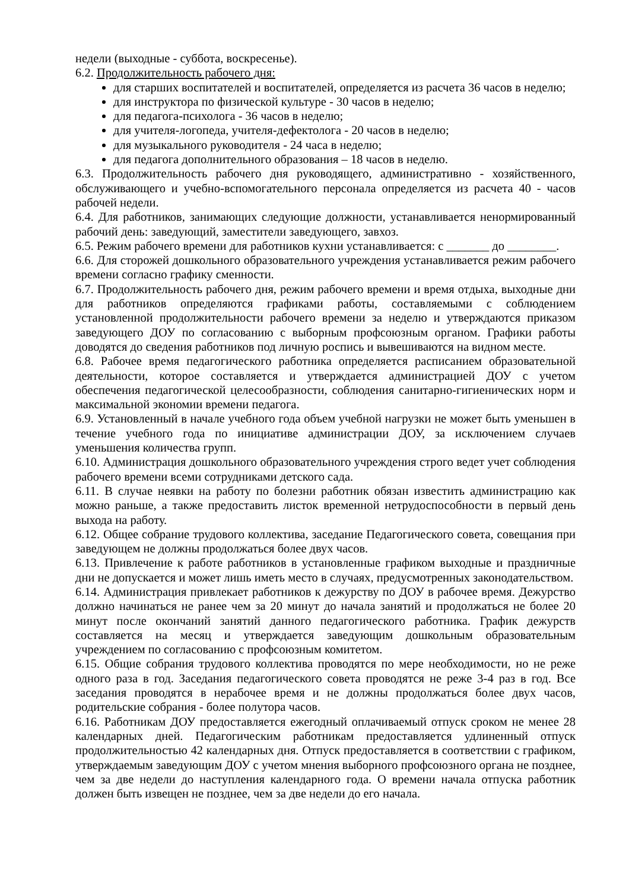недели (выходные - суббота, воскресенье).
6.2. Продолжительность рабочего дня:
для старших воспитателей и воспитателей, определяется из расчета 36 часов в неделю;
для инструктора по физической культуре - 30 часов в неделю;
для педагога-психолога - 36 часов в неделю;
для учителя-логопеда, учителя-дефектолога - 20 часов в неделю;
для музыкального руководителя - 24 часа в неделю;
для педагога дополнительного образования – 18 часов в неделю.
6.3. Продолжительность рабочего дня руководящего, административно - хозяйственного, обслуживающего и учебно-вспомогательного персонала определяется из расчета 40 - часов рабочей недели.
6.4. Для работников, занимающих следующие должности, устанавливается ненормированный рабочий день: заведующий, заместители заведующего, завхоз.
6.5. Режим рабочего времени для работников кухни устанавливается: с _______ до ________.
6.6. Для сторожей дошкольного образовательного учреждения устанавливается режим рабочего времени согласно графику сменности.
6.7. Продолжительность рабочего дня, режим рабочего времени и время отдыха, выходные дни для работников определяются графиками работы, составляемыми с соблюдением установленной продолжительности рабочего времени за неделю и утверждаются приказом заведующего ДОУ по согласованию с выборным профсоюзным органом. Графики работы доводятся до сведения работников под личную роспись и вывешиваются на видном месте.
6.8. Рабочее время педагогического работника определяется расписанием образовательной деятельности, которое составляется и утверждается администрацией ДОУ с учетом обеспечения педагогической целесообразности, соблюдения санитарно-гигиенических норм и максимальной экономии времени педагога.
6.9. Установленный в начале учебного года объем учебной нагрузки не может быть уменьшен в течение учебного года по инициативе администрации ДОУ, за исключением случаев уменьшения количества групп.
6.10. Администрация дошкольного образовательного учреждения строго ведет учет соблюдения рабочего времени всеми сотрудниками детского сада.
6.11. В случае неявки на работу по болезни работник обязан известить администрацию как можно раньше, а также предоставить листок временной нетрудоспособности в первый день выхода на работу.
6.12. Общее собрание трудового коллектива, заседание Педагогического совета, совещания при заведующем не должны продолжаться более двух часов.
6.13. Привлечение к работе работников в установленные графиком выходные и праздничные дни не допускается и может лишь иметь место в случаях, предусмотренных законодательством.
6.14. Администрация привлекает работников к дежурству по ДОУ в рабочее время. Дежурство должно начинаться не ранее чем за 20 минут до начала занятий и продолжаться не более 20 минут после окончаний занятий данного педагогического работника. График дежурств составляется на месяц и утверждается заведующим дошкольным образовательным учреждением по согласованию с профсоюзным комитетом.
6.15. Общие собрания трудового коллектива проводятся по мере необходимости, но не реже одного раза в год. Заседания педагогического совета проводятся не реже 3-4 раз в год. Все заседания проводятся в нерабочее время и не должны продолжаться более двух часов, родительские собрания - более полутора часов.
6.16. Работникам ДОУ предоставляется ежегодный оплачиваемый отпуск сроком не менее 28 календарных дней. Педагогическим работникам предоставляется удлиненный отпуск продолжительностью 42 календарных дня. Отпуск предоставляется в соответствии с графиком, утверждаемым заведующим ДОУ с учетом мнения выборного профсоюзного органа не позднее, чем за две недели до наступления календарного года. О времени начала отпуска работник должен быть извещен не позднее, чем за две недели до его начала.